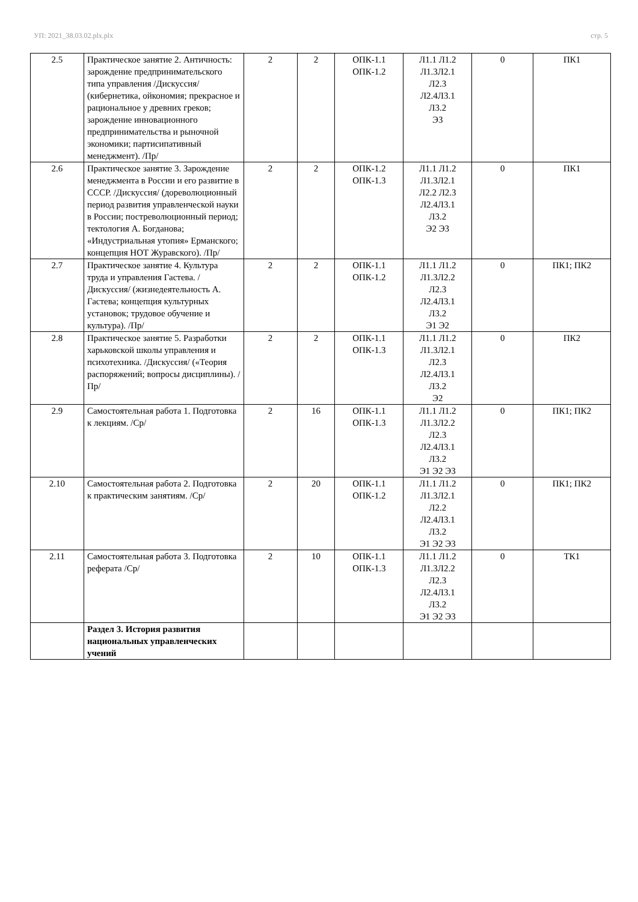УП: 2021_38.03.02.plx.plx стр. 5
| 2.5 | Практическое занятие 2. Античность: зарождение предпринимательского типа управления /Дискуссия/ (кибернетика, ойкономия; прекрасное и рациональное у древних греков; зарождение инновационного предпринимательства и рыночной экономики; партисипативный менеджмент). /Пр/ | 2 | 2 | ОПК-1.1 ОПК-1.2 | Л1.1 Л1.2 Л1.3Л2.1 Л2.3 Л2.4Л3.1 Л3.2 Э3 | 0 | ПК1 |
| 2.6 | Практическое занятие 3. Зарождение менеджмента в России и его развитие в СССР. /Дискуссия/ (дореволюционный период развития управленческой науки в России; постреволюционный период; тектология А. Богданова; «Индустриальная утопия» Ерманского; концепция НОТ Журавского). /Пр/ | 2 | 2 | ОПК-1.2 ОПК-1.3 | Л1.1 Л1.2 Л1.3Л2.1 Л2.2 Л2.3 Л2.4Л3.1 Л3.2 Э2 Э3 | 0 | ПК1 |
| 2.7 | Практическое занятие 4. Культура труда и управления Гастева. /Дискуссия/ (жизнедеятельность А. Гастева; концепция культурных установок; трудовое обучение и культура). /Пр/ | 2 | 2 | ОПК-1.1 ОПК-1.2 | Л1.1 Л1.2 Л1.3Л2.2 Л2.3 Л2.4Л3.1 Л3.2 Э1 Э2 | 0 | ПК1; ПК2 |
| 2.8 | Практическое занятие 5. Разработки харьковской школы управления и психотехника. /Дискуссия/ («Теория распоряжений; вопросы дисциплины). /Пр/ | 2 | 2 | ОПК-1.1 ОПК-1.3 | Л1.1 Л1.2 Л1.3Л2.1 Л2.3 Л2.4Л3.1 Л3.2 Э2 | 0 | ПК2 |
| 2.9 | Самостоятельная работа 1. Подготовка к лекциям. /Ср/ | 2 | 16 | ОПК-1.1 ОПК-1.3 | Л1.1 Л1.2 Л1.3Л2.2 Л2.3 Л2.4Л3.1 Л3.2 Э1 Э2 Э3 | 0 | ПК1; ПК2 |
| 2.10 | Самостоятельная работа 2. Подготовка к практическим занятиям. /Ср/ | 2 | 20 | ОПК-1.1 ОПК-1.2 | Л1.1 Л1.2 Л1.3Л2.1 Л2.2 Л2.4Л3.1 Л3.2 Э1 Э2 Э3 | 0 | ПК1; ПК2 |
| 2.11 | Самостоятельная работа 3. Подготовка реферата /Ср/ | 2 | 10 | ОПК-1.1 ОПК-1.3 | Л1.1 Л1.2 Л1.3Л2.2 Л2.3 Л2.4Л3.1 Л3.2 Э1 Э2 Э3 | 0 | ТК1 |
| | Раздел 3. История развития национальных управленческих учений | | | | | | |